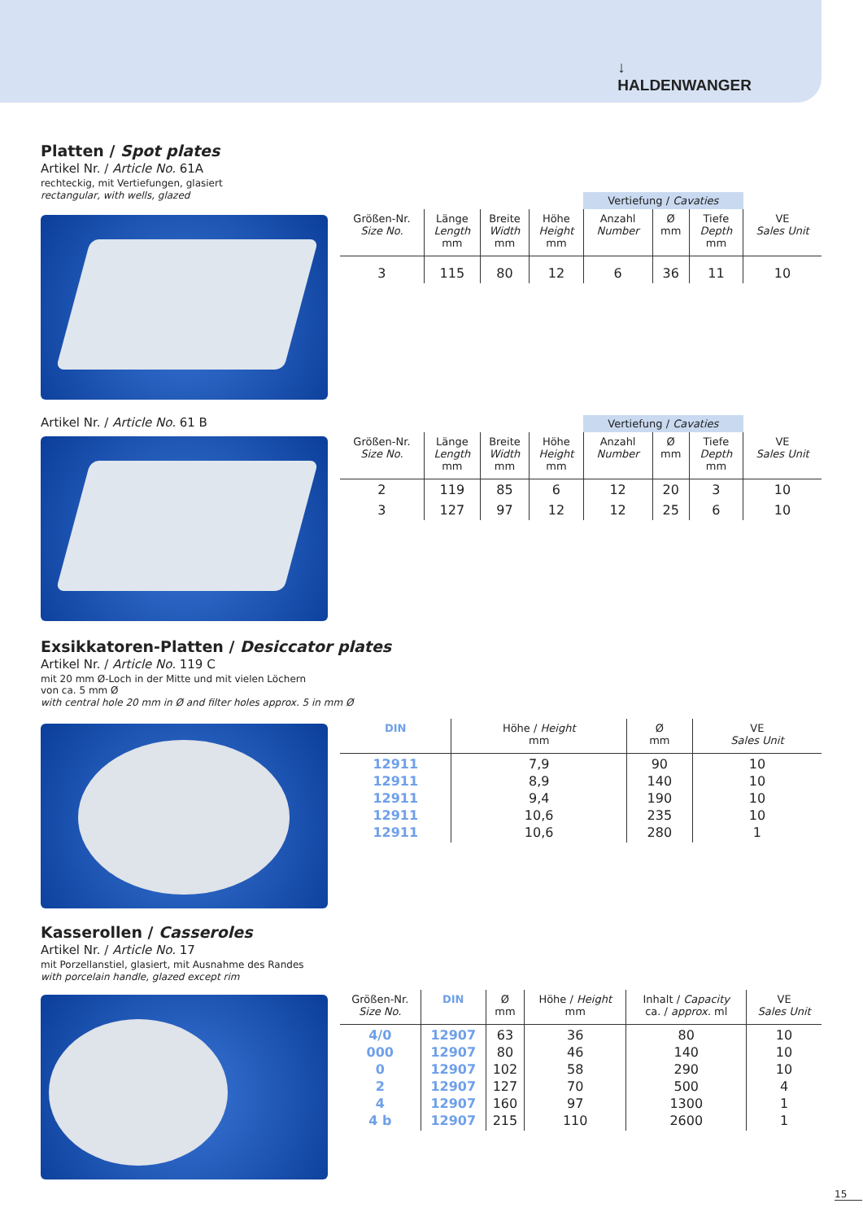↓
HALDENWANGER
Platten / Spot plates
Artikel Nr. / Article No. 61A
rechteckig, mit Vertiefungen, glasiert
rectangular, with wells, glazed
| | | | | Vertiefung / Cavaties | | | |
| --- | --- | --- | --- | --- | --- | --- | --- |
| Größen-Nr. Size No. | Länge Length mm | Breite Width mm | Höhe Height mm | Anzahl Number | Ø mm | Tiefe Depth mm | VE Sales Unit |
| 3 | 115 | 80 | 12 | 6 | 36 | 11 | 10 |
Artikel Nr. / Article No. 61 B
| | | | | Vertiefung / Cavaties | | | |
| --- | --- | --- | --- | --- | --- | --- | --- |
| Größen-Nr. Size No. | Länge Length mm | Breite Width mm | Höhe Height mm | Anzahl Number | Ø mm | Tiefe Depth mm | VE Sales Unit |
| 2 | 119 | 85 | 6 | 12 | 20 | 3 | 10 |
| 3 | 127 | 97 | 12 | 12 | 25 | 6 | 10 |
Exsikkatoren-Platten / Desiccator plates
Artikel Nr. / Article No. 119 C
mit 20 mm Ø-Loch in der Mitte und mit vielen Löchern
von ca. 5 mm Ø
with central hole 20 mm in Ø and filter holes approx. 5 in mm Ø
| DIN | Höhe / Height mm | Ø mm | VE Sales Unit |
| --- | --- | --- | --- |
| 12911 12911 12911 12911 12911 | 7,9 8,9 9,4 10,6 10,6 | 90 140 190 235 280 | 10 10 10 10 1 |
Kasserollen / Casseroles
Artikel Nr. / Article No. 17
mit Porzellanstiel, glasiert, mit Ausnahme des Randes
with porcelain handle, glazed except rim
| Größen-Nr. Size No. | DIN | Ø mm | Höhe / Height mm | Inhalt / Capacity ca. / approx. ml | VE Sales Unit |
| --- | --- | --- | --- | --- | --- |
| 4/0 000 0 2 4 4 b | 12907 12907 12907 12907 12907 12907 | 63 80 102 127 160 215 | 36 46 58 70 97 110 | 80 140 290 500 1300 2600 | 10 10 10 4 1 1 |
15